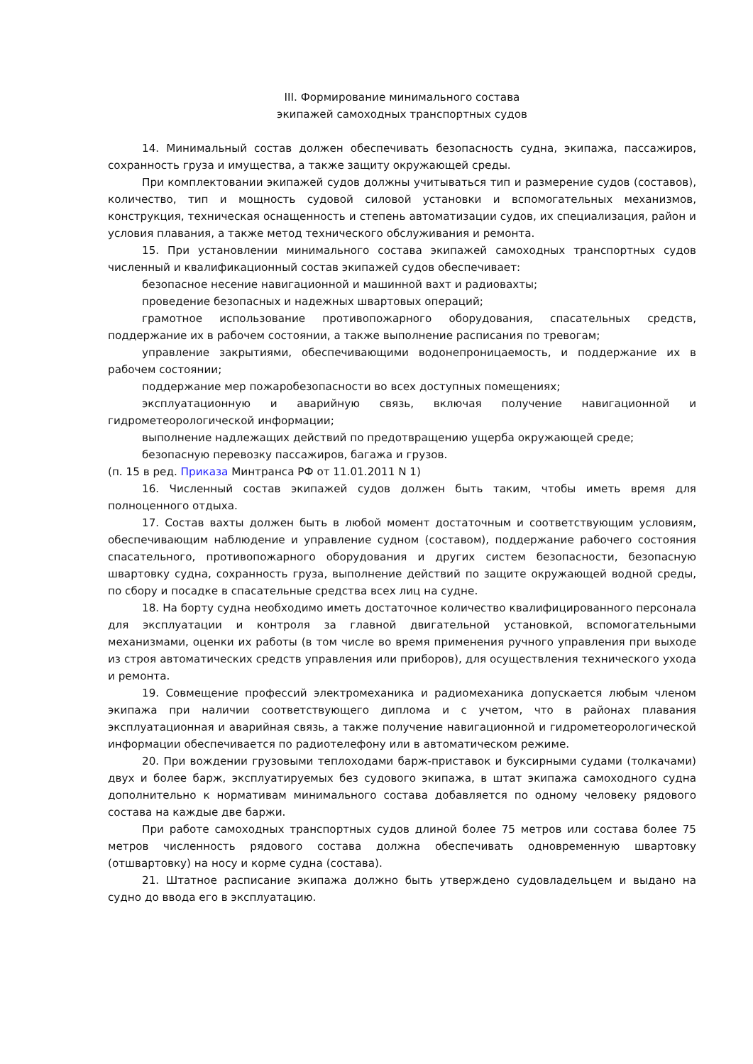III. Формирование минимального состава
экипажей самоходных транспортных судов
14. Минимальный состав должен обеспечивать безопасность судна, экипажа, пассажиров, сохранность груза и имущества, а также защиту окружающей среды.
При комплектовании экипажей судов должны учитываться тип и размерение судов (составов), количество, тип и мощность судовой силовой установки и вспомогательных механизмов, конструкция, техническая оснащенность и степень автоматизации судов, их специализация, район и условия плавания, а также метод технического обслуживания и ремонта.
15. При установлении минимального состава экипажей самоходных транспортных судов численный и квалификационный состав экипажей судов обеспечивает:
безопасное несение навигационной и машинной вахт и радиовахты;
проведение безопасных и надежных швартовых операций;
грамотное использование противопожарного оборудования, спасательных средств, поддержание их в рабочем состоянии, а также выполнение расписания по тревогам;
управление закрытиями, обеспечивающими водонепроницаемость, и поддержание их в рабочем состоянии;
поддержание мер пожаробезопасности во всех доступных помещениях;
эксплуатационную и аварийную связь, включая получение навигационной и гидрометеорологической информации;
выполнение надлежащих действий по предотвращению ущерба окружающей среде;
безопасную перевозку пассажиров, багажа и грузов.
(п. 15 в ред. Приказа Минтранса РФ от 11.01.2011 N 1)
16. Численный состав экипажей судов должен быть таким, чтобы иметь время для полноценного отдыха.
17. Состав вахты должен быть в любой момент достаточным и соответствующим условиям, обеспечивающим наблюдение и управление судном (составом), поддержание рабочего состояния спасательного, противопожарного оборудования и других систем безопасности, безопасную швартовку судна, сохранность груза, выполнение действий по защите окружающей водной среды, по сбору и посадке в спасательные средства всех лиц на судне.
18. На борту судна необходимо иметь достаточное количество квалифицированного персонала для эксплуатации и контроля за главной двигательной установкой, вспомогательными механизмами, оценки их работы (в том числе во время применения ручного управления при выходе из строя автоматических средств управления или приборов), для осуществления технического ухода и ремонта.
19. Совмещение профессий электромеханика и радиомеханика допускается любым членом экипажа при наличии соответствующего диплома и с учетом, что в районах плавания эксплуатационная и аварийная связь, а также получение навигационной и гидрометеорологической информации обеспечивается по радиотелефону или в автоматическом режиме.
20. При вождении грузовыми теплоходами барж-приставок и буксирными судами (толкачами) двух и более барж, эксплуатируемых без судового экипажа, в штат экипажа самоходного судна дополнительно к нормативам минимального состава добавляется по одному человеку рядового состава на каждые две баржи.
При работе самоходных транспортных судов длиной более 75 метров или состава более 75 метров численность рядового состава должна обеспечивать одновременную швартовку (отшвартовку) на носу и корме судна (состава).
21. Штатное расписание экипажа должно быть утверждено судовладельцем и выдано на судно до ввода его в эксплуатацию.